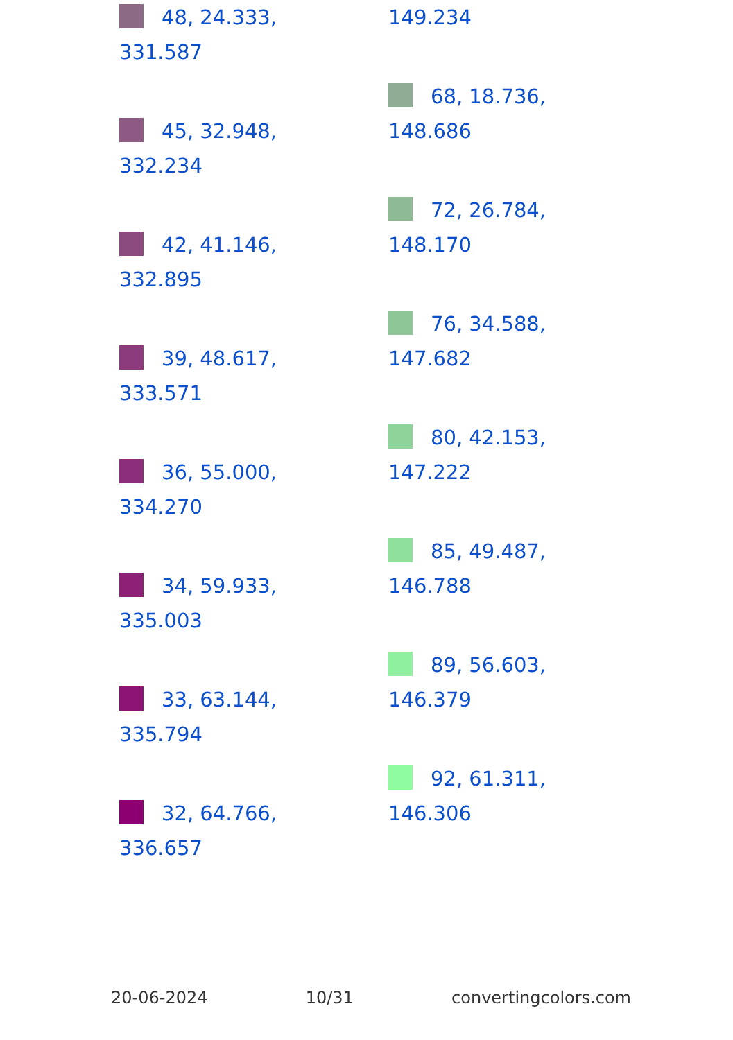48, 24.333, 331.587
45, 32.948, 332.234
42, 41.146, 332.895
39, 48.617, 333.571
36, 55.000, 334.270
34, 59.933, 335.003
33, 63.144, 335.794
32, 64.766, 336.657
149.234
68, 18.736, 148.686
72, 26.784, 148.170
76, 34.588, 147.682
80, 42.153, 147.222
85, 49.487, 146.788
89, 56.603, 146.379
92, 61.311, 146.306
20-06-2024 10/31 convertingcolors.com